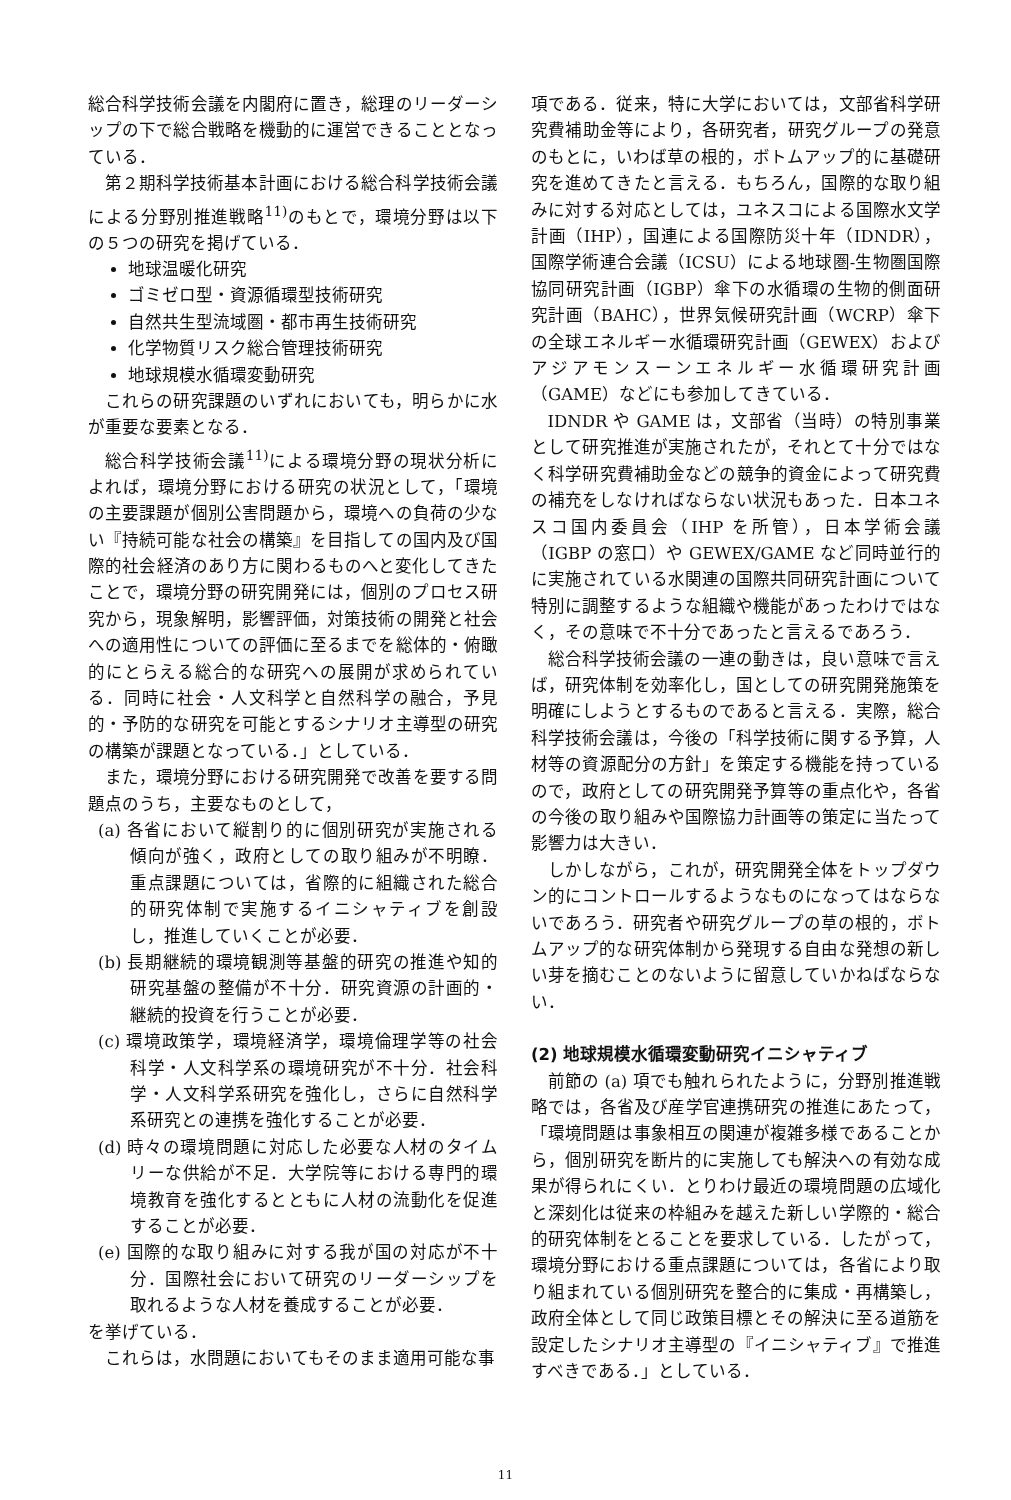総合科学技術会議を内閣府に置き，総理のリーダーシップの下で総合戦略を機動的に運営できることとなっている．
第２期科学技術基本計画における総合科学技術会議による分野別推進戦略<sup>11)</sup>のもとで，環境分野は以下の５つの研究を掲げている．
地球温暖化研究
ゴミゼロ型・資源循環型技術研究
自然共生型流域圏・都市再生技術研究
化学物質リスク総合管理技術研究
地球規模水循環変動研究
これらの研究課題のいずれにおいても，明らかに水が重要な要素となる．
総合科学技術会議<sup>11)</sup>による環境分野の現状分析によれば，環境分野における研究の状況として，「環境の主要課題が個別公害問題から，環境への負荷の少ない『持続可能な社会の構築』を目指しての国内及び国際的社会経済のあり方に関わるものへと変化してきたことで，環境分野の研究開発には，個別のプロセス研究から，現象解明，影響評価，対策技術の開発と社会への適用性についての評価に至るまでを総体的・俯瞰的にとらえる総合的な研究への展開が求められている．同時に社会・人文科学と自然科学の融合，予見的・予防的な研究を可能とするシナリオ主導型の研究の構築が課題となっている．」としている．
また，環境分野における研究開発で改善を要する問題点のうち，主要なものとして，
(a) 各省において縦割り的に個別研究が実施される傾向が強く，政府としての取り組みが不明瞭．重点課題については，省際的に組織された総合的研究体制で実施するイニシャティブを創設し，推進していくことが必要．
(b) 長期継続的環境観測等基盤的研究の推進や知的研究基盤の整備が不十分．研究資源の計画的・継続的投資を行うことが必要．
(c) 環境政策学，環境経済学，環境倫理学等の社会科学・人文科学系の環境研究が不十分．社会科学・人文科学系研究を強化し，さらに自然科学系研究との連携を強化することが必要．
(d) 時々の環境問題に対応した必要な人材のタイムリーな供給が不足．大学院等における専門的環境教育を強化するとともに人材の流動化を促進することが必要．
(e) 国際的な取り組みに対する我が国の対応が不十分．国際社会において研究のリーダーシップを取れるような人材を養成することが必要．
を挙げている．
これらは，水問題においてもそのまま適用可能な事
項である．従来，特に大学においては，文部省科学研究費補助金等により，各研究者，研究グループの発意のもとに，いわば草の根的，ボトムアップ的に基礎研究を進めてきたと言える．もちろん，国際的な取り組みに対する対応としては，ユネスコによる国際水文学計画（IHP），国連による国際防災十年（IDNDR），国際学術連合会議（ICSU）による地球圏-生物圏国際協同研究計画（IGBP）傘下の水循環の生物的側面研究計画（BAHC），世界気候研究計画（WCRP）傘下の全球エネルギー水循環研究計画（GEWEX）およびアジアモンスーンエネルギー水循環研究計画（GAME）などにも参加してきている．
IDNDR や GAME は，文部省（当時）の特別事業として研究推進が実施されたが，それとて十分ではなく科学研究費補助金などの競争的資金によって研究費の補充をしなければならない状況もあった．日本ユネスコ国内委員会（IHP を所管），日本学術会議（IGBP の窓口）や GEWEX/GAME など同時並行的に実施されている水関連の国際共同研究計画について特別に調整するような組織や機能があったわけではなく，その意味で不十分であったと言えるであろう．
総合科学技術会議の一連の動きは，良い意味で言えば，研究体制を効率化し，国としての研究開発施策を明確にしようとするものであると言える．実際，総合科学技術会議は，今後の「科学技術に関する予算，人材等の資源配分の方針」を策定する機能を持っているので，政府としての研究開発予算等の重点化や，各省の今後の取り組みや国際協力計画等の策定に当たって影響力は大きい．
しかしながら，これが，研究開発全体をトップダウン的にコントロールするようなものになってはならないであろう．研究者や研究グループの草の根的，ボトムアップ的な研究体制から発現する自由な発想の新しい芽を摘むことのないように留意していかねばならない．
(2) 地球規模水循環変動研究イニシャティブ
前節の (a) 項でも触れられたように，分野別推進戦略では，各省及び産学官連携研究の推進にあたって，「環境問題は事象相互の関連が複雑多様であることから，個別研究を断片的に実施しても解決への有効な成果が得られにくい．とりわけ最近の環境問題の広域化と深刻化は従来の枠組みを越えた新しい学際的・総合的研究体制をとることを要求している．したがって，環境分野における重点課題については，各省により取り組まれている個別研究を整合的に集成・再構築し，政府全体として同じ政策目標とその解決に至る道筋を設定したシナリオ主導型の『イニシャティブ』で推進すべきである．」としている．
11